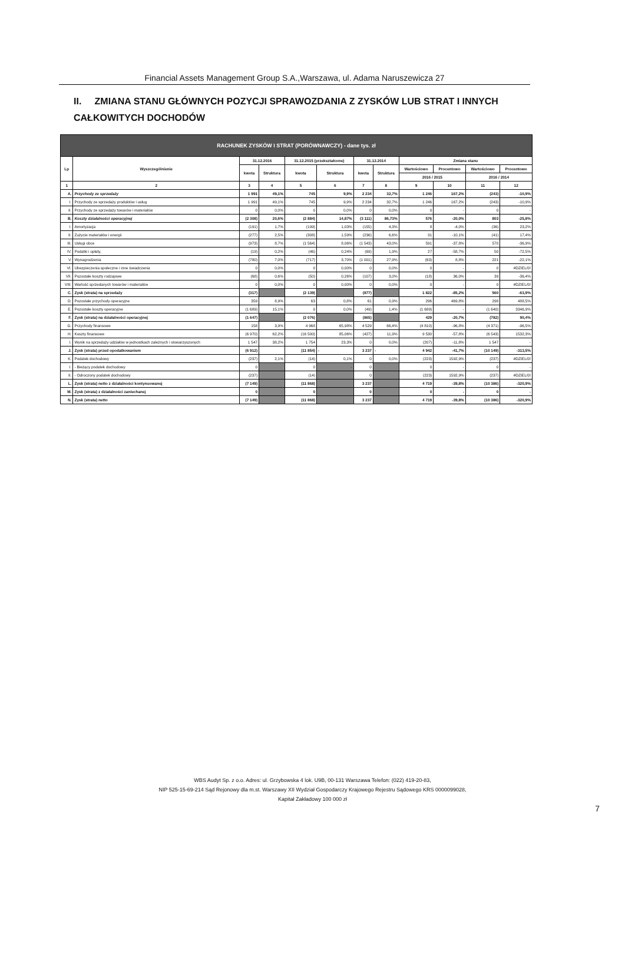Financial Assets Management Group S.A.,Warszawa, ul. Adama Naruszewicza 27
II. ZMIANA STANU GŁÓWNYCH POZYCJI SPRAWOZDANIA Z ZYSKÓW LUB STRAT I INNYCH CAŁKOWITYCH DOCHODÓW
| RACHUNEK ZYSKÓW I STRAT (PORÓWNAWCZY) - dane tys. zł | | | | | | | | | | | |
| --- | --- | --- | --- | --- | --- | --- | --- | --- | --- | --- | --- |
| Lp | Wyszczególnienie | 31.12.2016 | | 31.12.2015 (przekształcone) | | 31.12.2014 | | Zmiana stanu | | | |
| | | kwota | Struktura | kwota | Struktura | kwota | Struktura | Wartościowo | Procentowo | Wartościowo | Procentowo |
| | | | | | | | | 2016 / 2015 | | 2016 / 2014 | |
| 1 | 2 | 3 | 4 | 5 | 6 | 7 | 8 | 9 | 10 | 11 | 12 |
| A. | Przychody ze sprzedaży | 1 991 | 49,1% | 745 | 9,9% | 2 234 | 32,7% | 1 246 | 167,2% | (243) | -10,9% |
| I. | Przychody ze sprzedaży produktów i usług | 1 991 | 49,1% | 745 | 9,9% | 2 234 | 32,7% | 1 246 | 167,2% | (243) | -10,9% |
| II. | Przychody ze sprzedaży towarów i materiałów | 0 | 0,0% | 0 | 0,0% | 0 | 0,0% | 0 | - | 0 | - |
| B. | Koszty działalności operacyjnej | (2 308) | 20,6% | (2 884) | 14,87% | (3 111) | 86,73% | 576 | -20,0% | 803 | -25,8% |
| I. | Amortyzacja | (191) | 1,7% | (199) | 1,03% | (155) | 4,3% | 8 | -4,0% | (36) | 23,2% |
| II. | Zużycie materiałów i energii | (277) | 2,5% | (308) | 1,59% | (236) | 6,6% | 31 | -10,1% | (41) | 17,4% |
| III. | Usługi obce | (973) | 8,7% | (1 564) | 8,06% | (1 543) | 43,0% | 591 | -37,8% | 570 | -36,9% |
| IV. | Podatki i opłaty, | (19) | 0,2% | (46) | 0,24% | (69) | 1,9% | 27 | -58,7% | 50 | -72,5% |
| V. | Wynagrodzenia | (780) | 7,0% | (717) | 3,70% | (1 001) | 27,9% | (63) | 8,8% | 221 | -22,1% |
| VI. | Ubezpieczenia społeczne i inne świadczenia | 0 | 0,0% | 0 | 0,00% | 0 | 0,0% | 0 | - | 0 | #DZIEL/0! |
| VII. | Pozostałe koszty rodzajowe | (68) | 0,6% | (50) | 0,26% | (107) | 3,0% | (18) | 36,0% | 39 | -36,4% |
| VIII. | Wartość sprzedanych towarów i materiałów | 0 | 0,0% | 0 | 0,00% | 0 | 0,0% | 0 | - | 0 | #DZIEL/0! |
| C. | Zysk (strata) na sprzedaży | (317) | | (2 139) | | (877) | | 1 822 | -85,2% | 560 | -63,9% |
| D. | Pozostałe przychody operacyjne | 359 | 8,9% | 63 | 0,8% | 61 | 0,9% | 296 | 469,8% | 298 | 488,5% |
| E. | Pozostałe koszty operacyjne | (1 689) | 15,1% | 0 | 0,0% | (49) | 1,4% | (1 689) | - | (1 640) | 3346,9% |
| F. | Zysk (strata) na działalności operacyjnej | (1 647) | | (2 076) | | (865) | | 429 | -20,7% | (782) | 90,4% |
| G. | Przychody finansowe | 158 | 3,9% | 4 968 | 65,98% | 4 529 | 66,4% | (4 810) | -96,8% | (4 371) | -96,5% |
| H. | Koszty finansowe | (6 970) | 62,2% | (16 500) | 85,06% | (427) | 11,9% | 9 530 | -57,8% | (6 543) | 1532,3% |
| I. | Wynik na sprzedaży udziałów w jednostkach zależnych i stowarzyszonych | 1 547 | 38,2% | 1 754 | 23,3% | 0 | 0,0% | (207) | -11,8% | 1 547 | - |
| J. | Zysk (strata) przed opodatkowaniem | (6 912) | | (11 854) | - | 3 237 | - | 4 942 | -41,7% | (10 149) | -313,5% |
| K. | Podatek dochodowy | (237) | 2,1% | (14) | 0,1% | 0 | 0,0% | (223) | 1592,9% | (237) | #DZIEL/0! |
| I. | - Bieżący podatek dochodowy | 0 | | 0 | - | 0 | | 0 | - | 0 | - |
| II. | - Odroczony podatek dochodowy | (237) | | (14) | | 0 | | (223) | 1592,9% | (237) | #DZIEL/0! |
| L. | Zysk (strata) netto z działalności kontynuowanej | (7 149) | | (11 868) | | 3 237 | | 4 719 | -39,8% | (10 386) | -320,9% |
| M. | Zysk (strata) z działalności zaniechanej | 0 | | 0 | | 0 | | 0 | - | 0 | - |
| N. | Zysk (strata) netto | (7 149) | | (11 868) | | 3 237 | | 4 719 | -39,8% | (10 386) | -320,9% |
WBS Audyt Sp. z o.o. Adres: ul. Grzybowska 4 lok. U9B, 00-131 Warszawa Telefon: (022) 419-20-83,
NIP 525-15-69-214 Sąd Rejonowy dla m.st. Warszawy XII Wydział Gospodarczy Krajowego Rejestru Sądowego KRS 0000099028,
Kapitał Zakładowy 100 000 zł
7